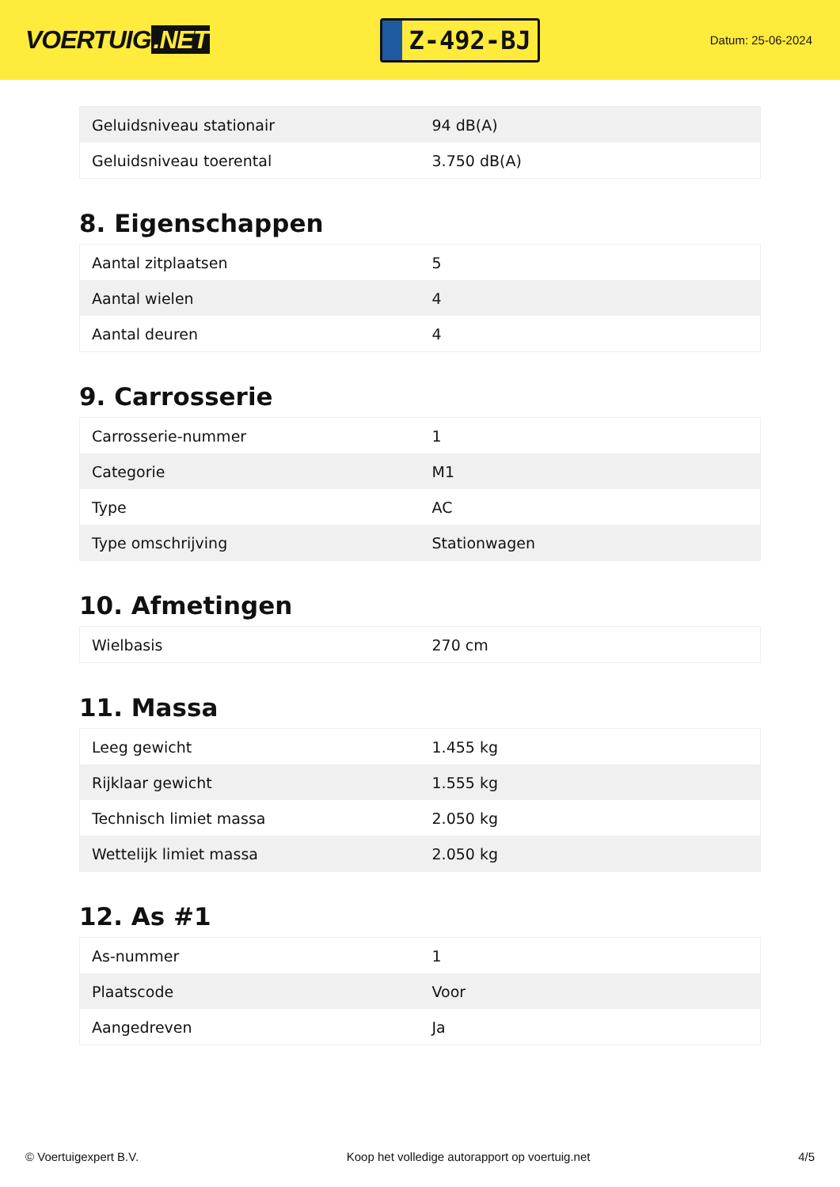VOERTUIG.NET
Z-492-BJ
Datum: 25-06-2024
| Geluidsniveau stationair | 94 dB(A) |
| Geluidsniveau toerental | 3.750 dB(A) |
8. Eigenschappen
| Aantal zitplaatsen | 5 |
| Aantal wielen | 4 |
| Aantal deuren | 4 |
9. Carrosserie
| Carrosserie-nummer | 1 |
| Categorie | M1 |
| Type | AC |
| Type omschrijving | Stationwagen |
10. Afmetingen
| Wielbasis | 270 cm |
11. Massa
| Leeg gewicht | 1.455 kg |
| Rijklaar gewicht | 1.555 kg |
| Technisch limiet massa | 2.050 kg |
| Wettelijk limiet massa | 2.050 kg |
12. As #1
| As-nummer | 1 |
| Plaatscode | Voor |
| Aangedreven | Ja |
© Voertuigexpert B.V. Koop het volledige autorapport op voertuig.net 4/5